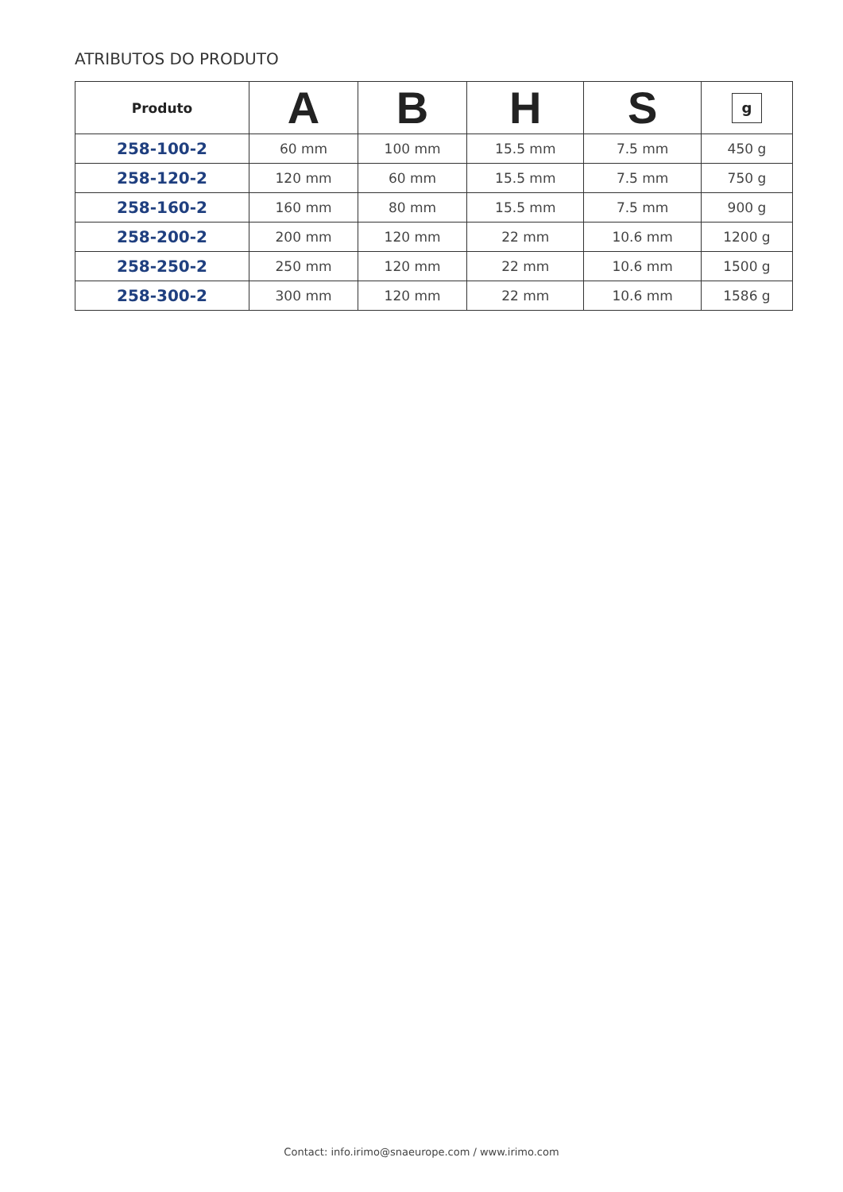ATRIBUTOS DO PRODUTO
| Produto | A | B | H | S | g |
| --- | --- | --- | --- | --- | --- |
| 258-100-2 | 60 mm | 100 mm | 15.5 mm | 7.5 mm | 450 g |
| 258-120-2 | 120 mm | 60 mm | 15.5 mm | 7.5 mm | 750 g |
| 258-160-2 | 160 mm | 80 mm | 15.5 mm | 7.5 mm | 900 g |
| 258-200-2 | 200 mm | 120 mm | 22 mm | 10.6 mm | 1200 g |
| 258-250-2 | 250 mm | 120 mm | 22 mm | 10.6 mm | 1500 g |
| 258-300-2 | 300 mm | 120 mm | 22 mm | 10.6 mm | 1586 g |
Contact: info.irimo@snaeurope.com / www.irimo.com